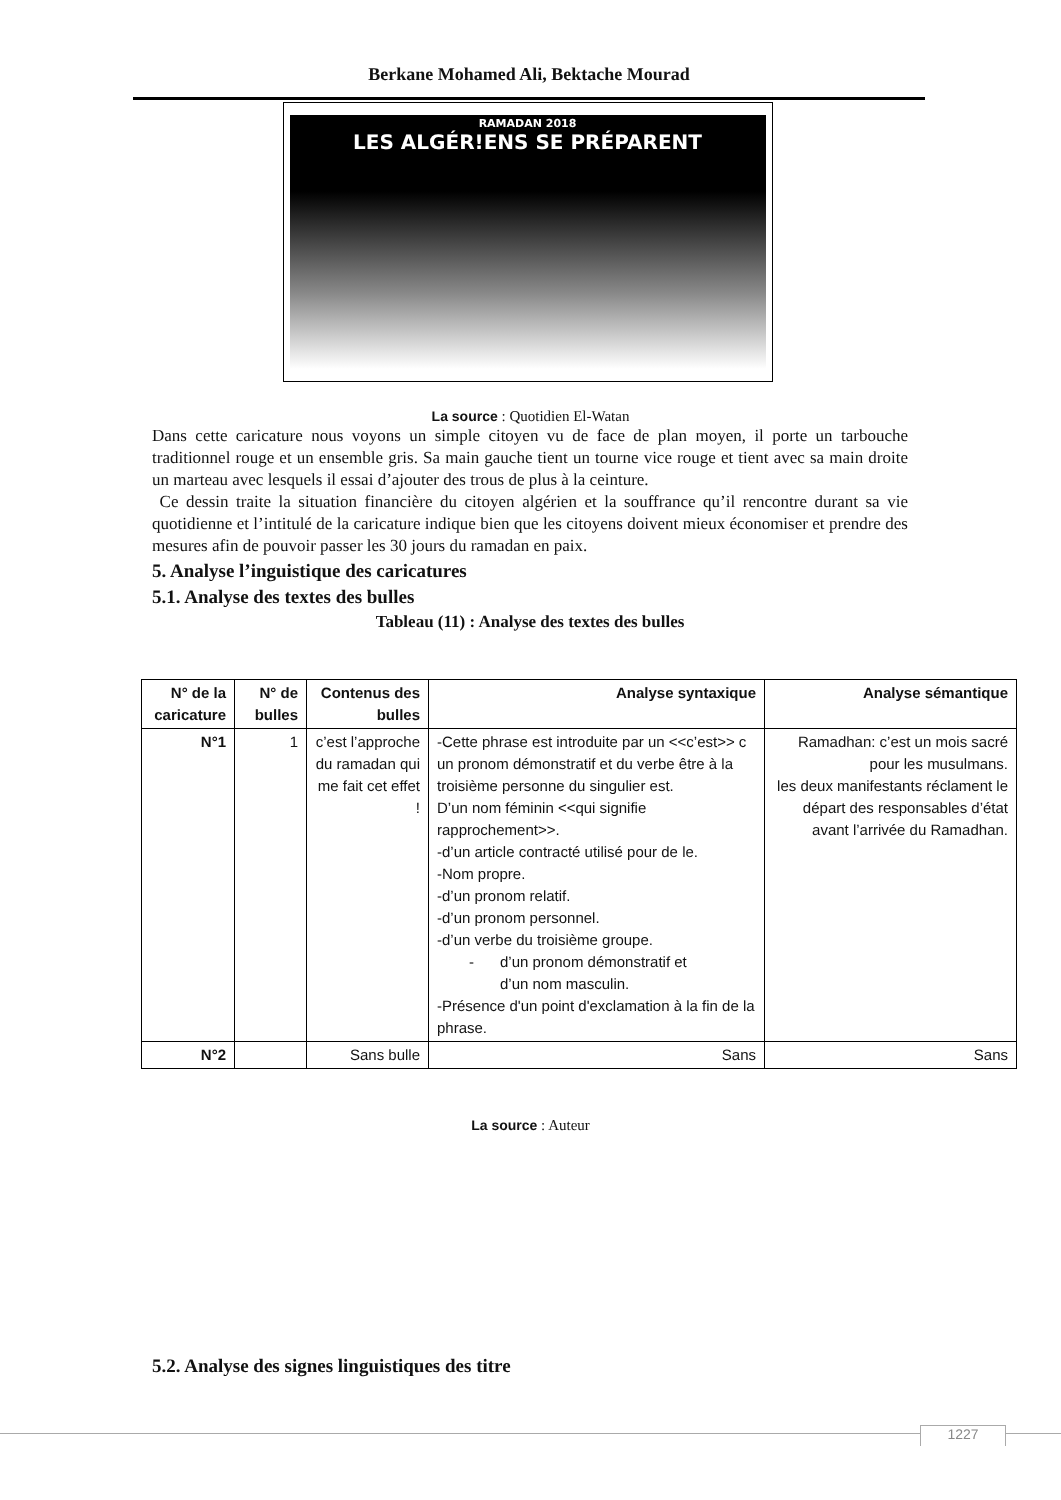Berkane Mohamed Ali, Bektache Mourad
RAMADAN 2018
LES ALGÉR!ENS SE PRÉPARENT
La source : Quotidien El-Watan
Dans cette caricature nous voyons un simple citoyen vu de face de plan moyen, il porte un tarbouche traditionnel rouge et un ensemble gris. Sa main gauche tient un tourne vice rouge et tient avec sa main droite un marteau avec lesquels il essai d’ajouter des trous de plus à la ceinture.
Ce dessin traite la situation financière du citoyen algérien et la souffrance qu’il rencontre durant sa vie quotidienne et l’intitulé de la caricature indique bien que les citoyens doivent mieux économiser et prendre des mesures afin de pouvoir passer les 30 jours du ramadan en paix.
5. Analyse l’inguistique des caricatures
5.1. Analyse des textes des bulles
Tableau (11) : Analyse des textes des bulles
| N° de la caricature | N° de bulles | Contenus des bulles | Analyse syntaxique | Analyse sémantique |
| --- | --- | --- | --- | --- |
| N°1 | 1 | c’est l’approche du ramadan qui me fait cet effet ! | -Cette phrase est introduite par un <<c’est>> c un pronom démonstratif et du verbe être à la troisième personne du singulier est. D’un nom féminin <<qui signifie rapprochement>>. -d’un article contracté utilisé pour de le. -Nom propre. -d’un pronom relatif. -d’un pronom personnel. -d’un verbe du troisième groupe. - d’un pronom démonstratif et d’un nom masculin. -Présence d'un point d'exclamation à la fin de la phrase. | Ramadhan: c’est un mois sacré pour les musulmans. les deux manifestants réclament le départ des responsables d’état avant l’arrivée du Ramadhan. |
| N°2 | | Sans bulle | Sans | Sans |
La source : Auteur
5.2. Analyse des signes linguistiques des titre
1227